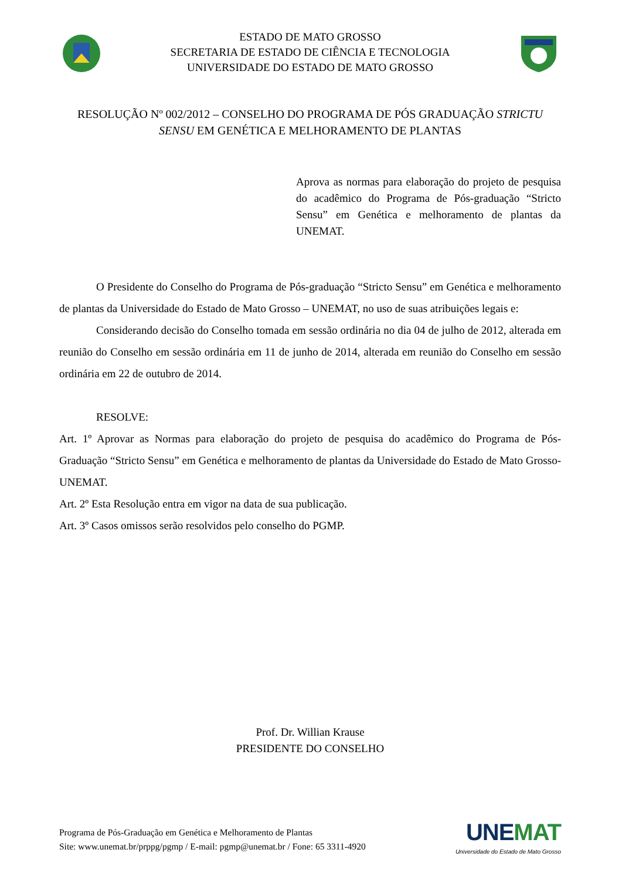ESTADO DE MATO GROSSO
SECRETARIA DE ESTADO DE CIÊNCIA E TECNOLOGIA
UNIVERSIDADE DO ESTADO DE MATO GROSSO
RESOLUÇÃO Nº 002/2012 – CONSELHO DO PROGRAMA DE PÓS GRADUAÇÃO STRICTU SENSU EM GENÉTICA E MELHORAMENTO DE PLANTAS
Aprova as normas para elaboração do projeto de pesquisa do acadêmico do Programa de Pós-graduação “Stricto Sensu” em Genética e melhoramento de plantas da UNEMAT.
O Presidente do Conselho do Programa de Pós-graduação “Stricto Sensu” em Genética e melhoramento de plantas da Universidade do Estado de Mato Grosso – UNEMAT, no uso de suas atribuições legais e:
Considerando decisão do Conselho tomada em sessão ordinária no dia 04 de julho de 2012, alterada em reunião do Conselho em sessão ordinária em 11 de junho de 2014, alterada em reunião do Conselho em sessão ordinária em 22 de outubro de 2014.
RESOLVE:
Art. 1º Aprovar as Normas para elaboração do projeto de pesquisa do acadêmico do Programa de Pós-Graduação “Stricto Sensu” em Genética e melhoramento de plantas da Universidade do Estado de Mato Grosso-UNEMAT.
Art. 2º Esta Resolução entra em vigor na data de sua publicação.
Art. 3º Casos omissos serão resolvidos pelo conselho do PGMP.
Prof. Dr. Willian Krause
PRESIDENTE DO CONSELHO
Programa de Pós-Graduação em Genética e Melhoramento de Plantas
Site: www.unemat.br/prppg/pgmp / E-mail: pgmp@unemat.br / Fone: 65 3311-4920
UNEMAT
Universidade do Estado de Mato Grosso